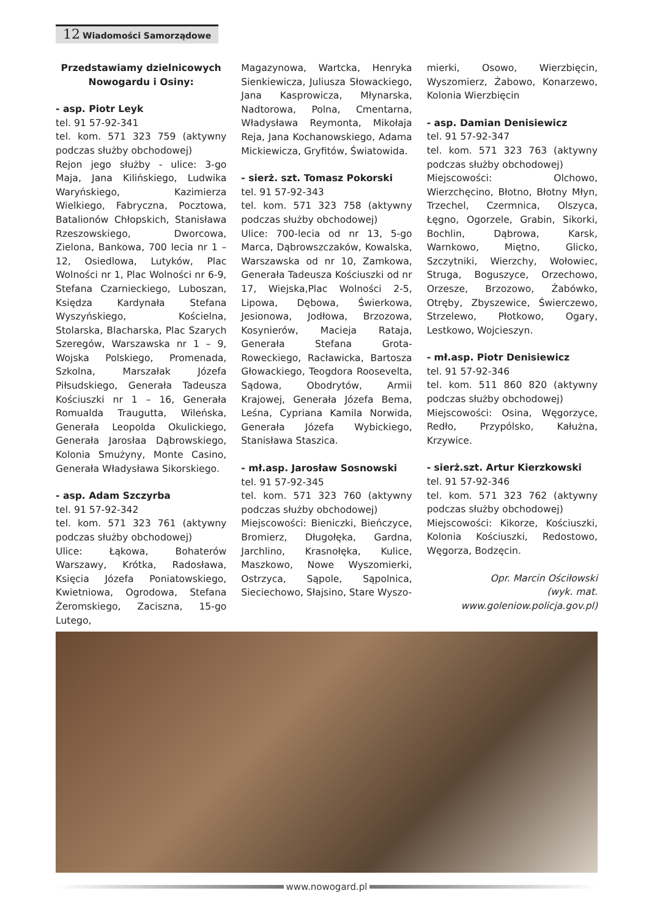12 Wiadomości Samorządowe
Przedstawiamy dzielnicowych Nowogardu i Osiny:
- asp. Piotr Leyk
tel. 91 57-92-341
tel. kom. 571 323 759 (aktywny podczas służby obchodowej)
Rejon jego służby - ulice: 3-go Maja, Jana Kilińskiego, Ludwika Waryńskiego, Kazimierza Wielkiego, Fabryczna, Pocztowa, Batalionów Chłopskich, Stanisława Rzeszowskiego, Dworcowa, Zielona, Bankowa, 700 lecia nr 1 – 12, Osiedlowa, Lutyków, Plac Wolności nr 1, Plac Wolności nr 6-9, Stefana Czarnieckiego, Luboszan, Księdza Kardynała Stefana Wyszyńskiego, Kościelna, Stolarska, Blacharska, Plac Szarych Szeregów, Warszawska nr 1 – 9, Wojska Polskiego, Promenada, Szkolna, Marszałak Józefa Piłsudskiego, Generała Tadeusza Kościuszki nr 1 – 16, Generała Romualda Traugutta, Wileńska, Generała Leopolda Okulickiego, Generała Jarosłaa Dąbrowskiego, Kolonia Smużyny, Monte Casino, Generała Władysława Sikorskiego.
- asp. Adam Szczyrba
tel. 91 57-92-342
tel. kom. 571 323 761 (aktywny podczas służby obchodowej)
Ulice: Łąkowa, Bohaterów Warszawy, Krótka, Radosława, Księcia Józefa Poniatowskiego, Kwietniowa, Ogrodowa, Stefana Żeromskiego, Zaciszna, 15-go Lutego,
Magazynowa, Wartcka, Henryka Sienkiewicza, Juliusza Słowackiego, Jana Kasprowicza, Młynarska, Nadtorowa, Polna, Cmentarna, Władysława Reymonta, Mikołaja Reja, Jana Kochanowskiego, Adama Mickiewicza, Gryfitów, Światowida.
- sierż. szt. Tomasz Pokorski
tel. 91 57-92-343
tel. kom. 571 323 758 (aktywny podczas służby obchodowej)
Ulice: 700-lecia od nr 13, 5-go Marca, Dąbrowszczaków, Kowalska, Warszawska od nr 10, Zamkowa, Generała Tadeusza Kościuszki od nr 17, Wiejska,Plac Wolności 2-5, Lipowa, Dębowa, Świerkowa, Jesionowa, Jodłowa, Brzozowa, Kosynierów, Macieja Rataja, Generała Stefana Grota-Roweckiego, Racławicka, Bartosza Głowackiego, Teogdora Roosevelta, Sądowa, Obodrytów, Armii Krajowej, Generała Józefa Bema, Leśna, Cypriana Kamila Norwida, Generała Józefa Wybickiego, Stanisława Staszica.
- mł.asp. Jarosław Sosnowski
tel. 91 57-92-345
tel. kom. 571 323 760 (aktywny podczas służby obchodowej)
Miejscowości: Bieniczki, Bieńczyce, Bromierz, Długołęka, Gardna, Jarchlino, Krasnołęka, Kulice, Maszkowo, Nowe Wyszomierki, Ostrzyca, Sąpole, Sąpolnica, Sieciechowo, Słajsino, Stare Wyszo-
mierki, Osowo, Wierzbięcin, Wyszomierz, Żabowo, Konarzewo, Kolonia Wierzbięcin
- asp. Damian Denisiewicz
tel. 91 57-92-347
tel. kom. 571 323 763 (aktywny podczas służby obchodowej)
Miejscowości: Olchowo, Wierzchęcino, Błotno, Błotny Młyn, Trzechel, Czermnica, Olszyca, Łęgno, Ogorzele, Grabin, Sikorki, Bochlin, Dąbrowa, Karsk, Warnkowo, Miętno, Glicko, Szczytniki, Wierzchy, Wołowiec, Struga, Boguszyce, Orzechowo, Orzesze, Brzozowo, Żabówko, Otręby, Zbyszewice, Świerczewo, Strzelewo, Płotkowo, Ogary, Lestkowo, Wojcieszyn.
- mł.asp. Piotr Denisiewicz
tel. 91 57-92-346
tel. kom. 511 860 820 (aktywny podczas służby obchodowej)
Miejscowości: Osina, Węgorzyce, Redło, Przypólsko, Kałużna, Krzywice.
- sierż.szt. Artur Kierzkowski
tel. 91 57-92-346
tel. kom. 571 323 762 (aktywny podczas służby obchodowej)
Miejscowości: Kikorze, Kościuszki, Kolonia Kościuszki, Redostowo, Węgorza, Bodzęcin.
Opr. Marcin Ościłowski
(wyk. mat.
www.goleniow.policja.gov.pl)
www.nowogard.pl